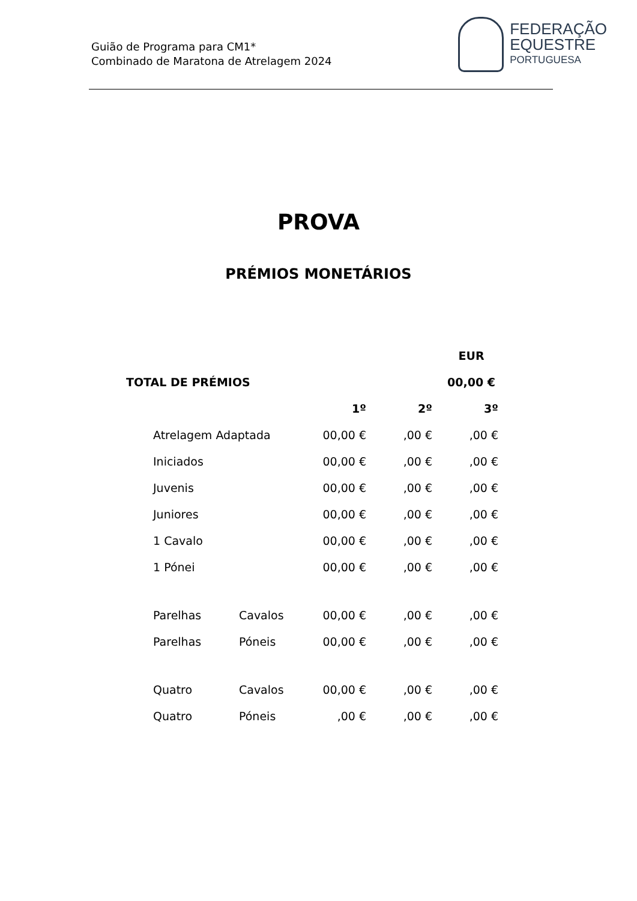Guião de Programa para CM1*
Combinado de Maratona de Atrelagem 2024
FEDERAÇÃO
EQUESTRE
PORTUGUESA
PROVA
PRÉMIOS MONETÁRIOS
| | | | | EUR |
| TOTAL DE PRÉMIOS | | | | 00,00 € |
| | | 1º | 2º | 3º |
| Atrelagem Adaptada | | 00,00 € | ,00 € | ,00 € |
| Iniciados | | 00,00 € | ,00 € | ,00 € |
| Juvenis | | 00,00 € | ,00 € | ,00 € |
| Juniores | | 00,00 € | ,00 € | ,00 € |
| 1 Cavalo | | 00,00 € | ,00 € | ,00 € |
| 1 Pónei | | 00,00 € | ,00 € | ,00 € |
| Parelhas | Cavalos | 00,00 € | ,00 € | ,00 € |
| Parelhas | Póneis | 00,00 € | ,00 € | ,00 € |
| Quatro | Cavalos | 00,00 € | ,00 € | ,00 € |
| Quatro | Póneis | ,00 € | ,00 € | ,00 € |